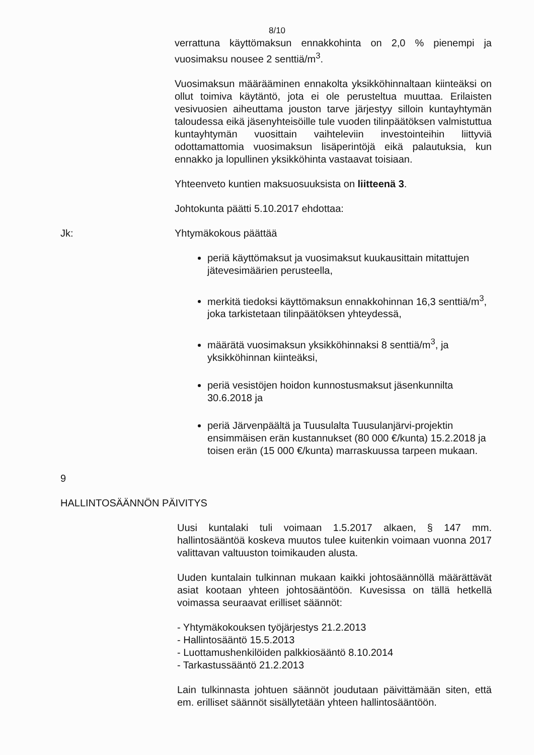8/10
verrattuna käyttömaksun ennakkohinta on 2,0 % pienempi ja vuosimaksu nousee 2 senttiä/m<sup>3</sup>.
Vuosimaksun määrääminen ennakolta yksikköhinnaltaan kiinteäksi on ollut toimiva käytäntö, jota ei ole perusteltua muuttaa. Erilaisten vesivuosien aiheuttama jouston tarve järjestyy silloin kuntayhtymän taloudessa eikä jäsenyhteisöille tule vuoden tilinpäätöksen valmistuttua kuntayhtymän vuosittain vaihteleviin investointeihin liittyviä odottamattomia vuosimaksun lisäperintöjä eikä palautuksia, kun ennakko ja lopullinen yksikköhinta vastaavat toisiaan.
Yhteenveto kuntien maksuosuuksista on liitteenä 3.
Johtokunta päätti 5.10.2017 ehdottaa:
Jk: Yhtymäkokous päättää
periä käyttömaksut ja vuosimaksut kuukausittain mitattujen jätevesimäärien perusteella,
merkitä tiedoksi käyttömaksun ennakkohinnan 16,3 senttiä/m<sup>3</sup>, joka tarkistetaan tilinpäätöksen yhteydessä,
määrätä vuosimaksun yksikköhinnaksi 8 senttiä/m<sup>3</sup>, ja yksikköhinnan kiinteäksi,
periä vesistöjen hoidon kunnostusmaksut jäsenkunnilta 30.6.2018 ja
periä Järvenpäältä ja Tuusulalta Tuusulanjärvi-projektin ensimmäisen erän kustannukset (80 000 €/kunta) 15.2.2018 ja toisen erän (15 000 €/kunta) marraskuussa tarpeen mukaan.
9
HALLINTOSÄÄNNÖN PÄIVITYS
Uusi kuntalaki tuli voimaan 1.5.2017 alkaen, § 147 mm. hallintosääntöä koskeva muutos tulee kuitenkin voimaan vuonna 2017 valittavan valtuuston toimikauden alusta.
Uuden kuntalain tulkinnan mukaan kaikki johtosäännöllä määrättävät asiat kootaan yhteen johtosääntöön. Kuvesissa on tällä hetkellä voimassa seuraavat erilliset säännöt:
- Yhtymäkokouksen työjärjestys 21.2.2013
- Hallintosääntö 15.5.2013
- Luottamushenkilöiden palkkiosääntö 8.10.2014
- Tarkastussääntö 21.2.2013
Lain tulkinnasta johtuen säännöt joudutaan päivittämään siten, että em. erilliset säännöt sisällytetään yhteen hallintosääntöön.